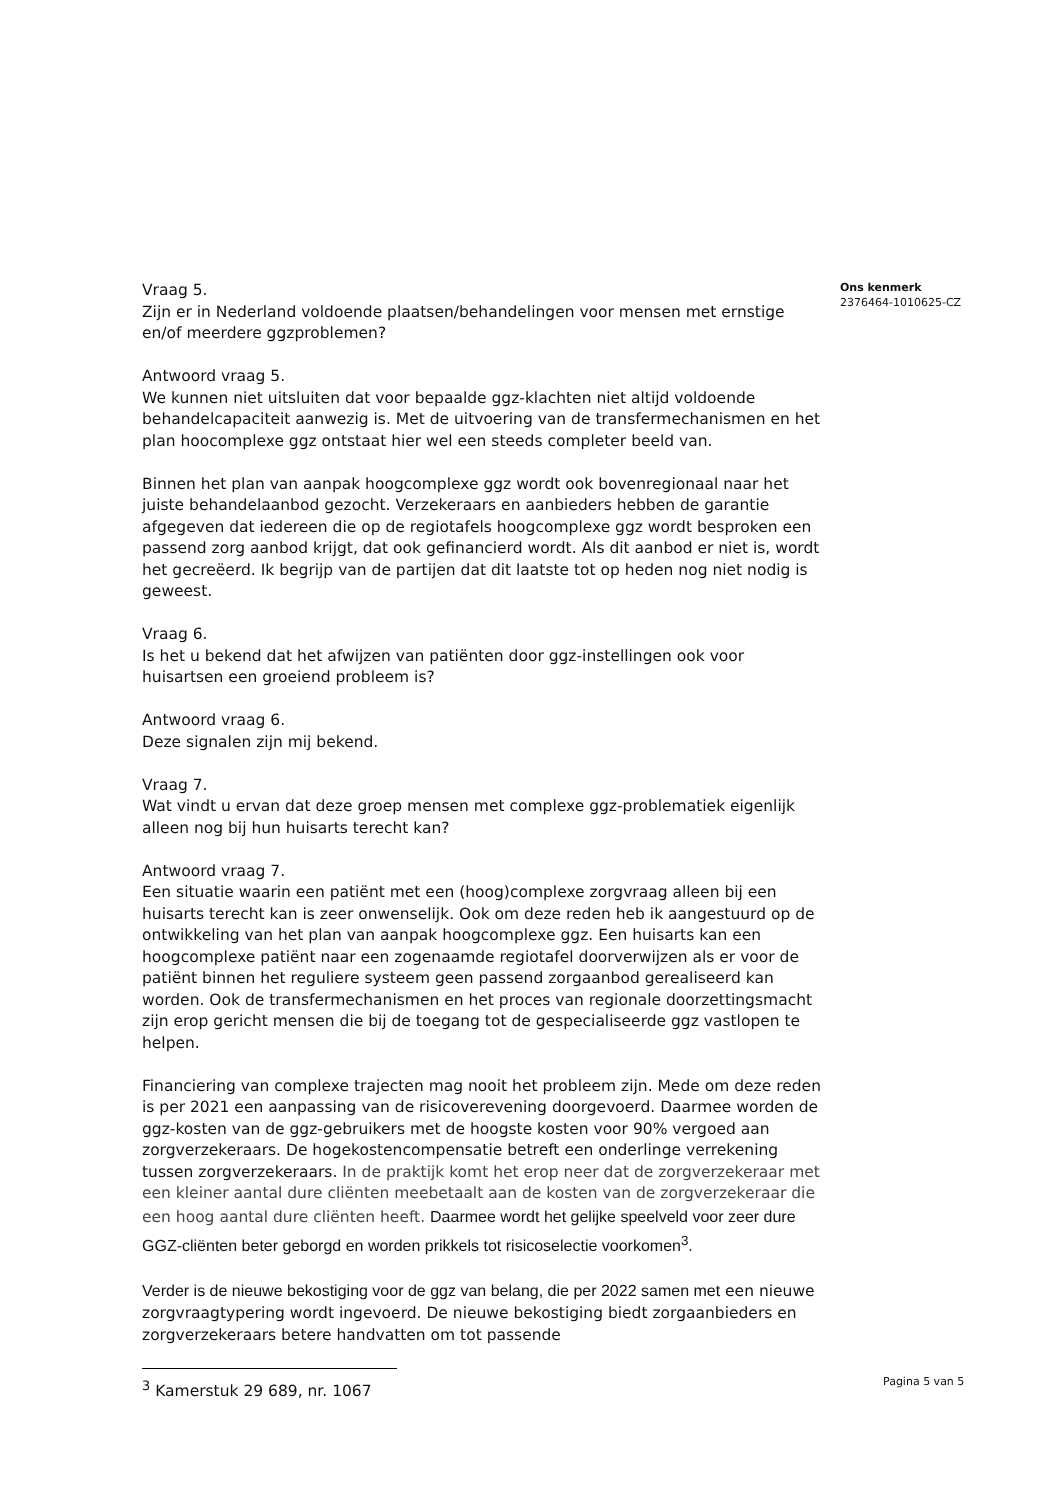Vraag 5.
Zijn er in Nederland voldoende plaatsen/behandelingen voor mensen met ernstige en/of meerdere ggzproblemen?
Antwoord vraag 5.
We kunnen niet uitsluiten dat voor bepaalde ggz-klachten niet altijd voldoende behandelcapaciteit aanwezig is. Met de uitvoering van de transfermechanismen en het plan hoocomplexe ggz ontstaat hier wel een steeds completer beeld van.
Binnen het plan van aanpak hoogcomplexe ggz wordt ook bovenregionaal naar het juiste behandelaanbod gezocht. Verzekeraars en aanbieders hebben de garantie afgegeven dat iedereen die op de regiotafels hoogcomplexe ggz wordt besproken een passend zorg aanbod krijgt, dat ook gefinancierd wordt. Als dit aanbod er niet is, wordt het gecreëerd. Ik begrijp van de partijen dat dit laatste tot op heden nog niet nodig is geweest.
Vraag 6.
Is het u bekend dat het afwijzen van patiënten door ggz-instellingen ook voor huisartsen een groeiend probleem is?
Antwoord vraag 6.
Deze signalen zijn mij bekend.
Vraag 7.
Wat vindt u ervan dat deze groep mensen met complexe ggz-problematiek eigenlijk alleen nog bij hun huisarts terecht kan?
Antwoord vraag 7.
Een situatie waarin een patiënt met een (hoog)complexe zorgvraag alleen bij een huisarts terecht kan is zeer onwenselijk. Ook om deze reden heb ik aangestuurd op de ontwikkeling van het plan van aanpak hoogcomplexe ggz. Een huisarts kan een hoogcomplexe patiënt naar een zogenaamde regiotafel doorverwijzen als er voor de patiënt binnen het reguliere systeem geen passend zorgaanbod gerealiseerd kan worden. Ook de transfermechanismen en het proces van regionale doorzettingsmacht zijn erop gericht mensen die bij de toegang tot de gespecialiseerde ggz vastlopen te helpen.
Financiering van complexe trajecten mag nooit het probleem zijn. Mede om deze reden is per 2021 een aanpassing van de risicoverevening doorgevoerd. Daarmee worden de ggz-kosten van de ggz-gebruikers met de hoogste kosten voor 90% vergoed aan zorgverzekeraars. De hogekostencompensatie betreft een onderlinge verrekening tussen zorgverzekeraars. In de praktijk komt het erop neer dat de zorgverzekeraar met een kleiner aantal dure cliënten meebetaalt aan de kosten van de zorgverzekeraar die een hoog aantal dure cliënten heeft. Daarmee wordt het gelijke speelveld voor zeer dure GGZ-cliënten beter geborgd en worden prikkels tot risicoselectie voorkomen<sup>3</sup>.
Verder is de nieuwe bekostiging voor de ggz van belang, die per 2022 samen met een nieuwe zorgvraagtypering wordt ingevoerd. De nieuwe bekostiging biedt zorgaanbieders en zorgverzekeraars betere handvatten om tot passende
<sup>3</sup> Kamerstuk 29 689, nr. 1067
Ons kenmerk
2376464-1010625-CZ
Pagina 5 van 5